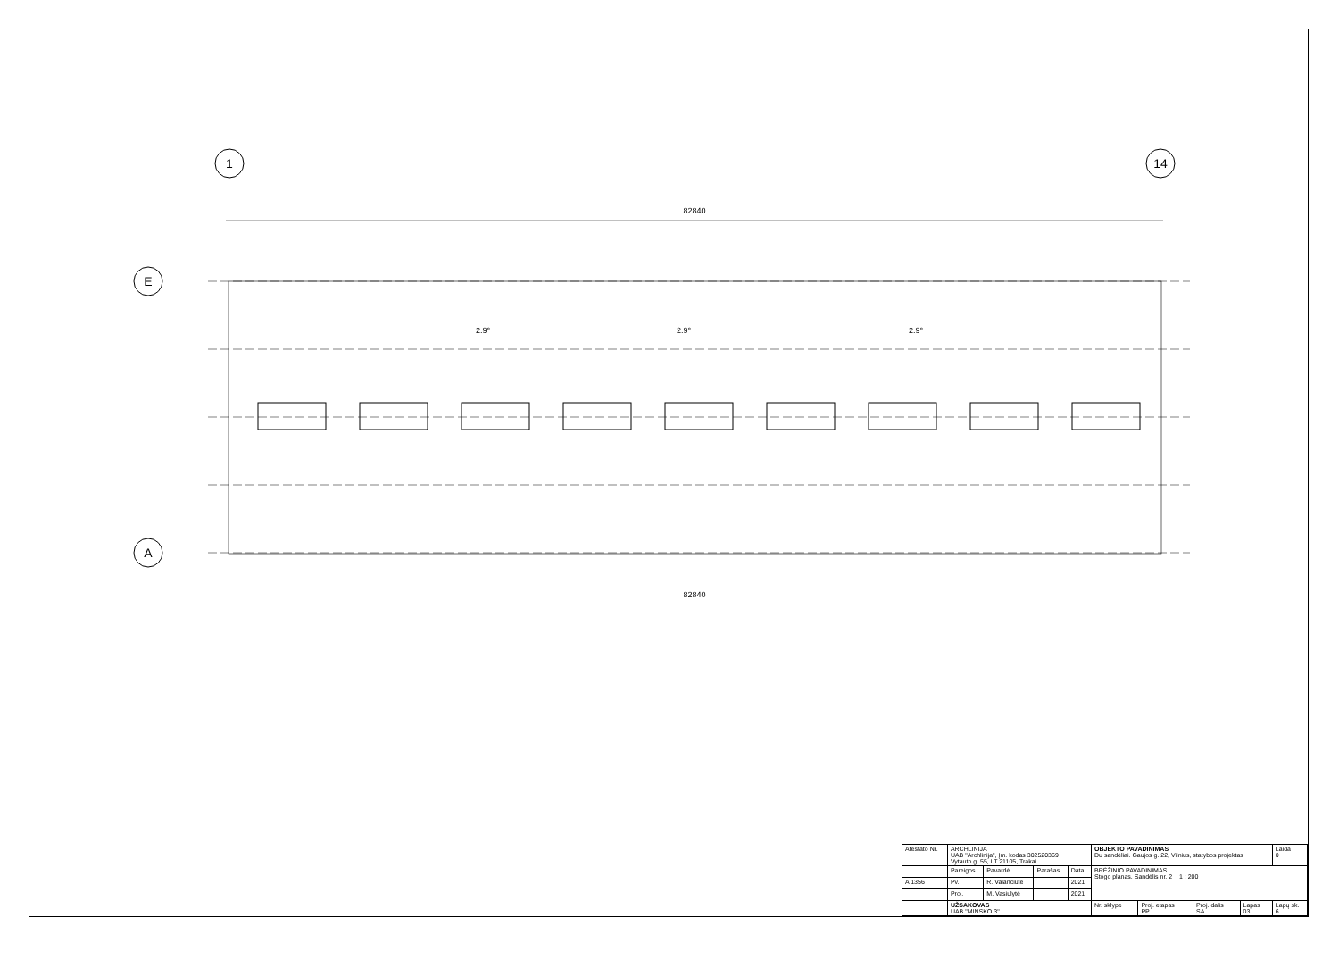1
14
E
A
82840
2.9°
2.9°
2.9°
82840
| Atestato Nr. | ARCHLINIJA UAB "Archlinija", Įm. kodas 302520369 Vytauto g. 55, LT 21105, Trakai | | | | OBJEKTO PAVADINIMAS Du sandėliai. Gaujos g. 22, Vilnius, statybos projektas | | | | Laida 0 |
| | Pareigos | Pavardė | Parašas | Data | BRĖŽINIO PAVADINIMAS Stogo planas. Sandėlis nr. 2 1 : 200 | | | | |
| A 1356 | Pv. | R. Valančiūtė | | 2021 | | | | | |
| | Proj. | M. Vasiulytė | | 2021 | | | | | |
| | UŽSAKOVAS UAB "MINSKO 3" | | | | Nr. sklype | Proj. etapas PP | Proj. dalis SA | Lapas 03 | Lapų sk. 6 |